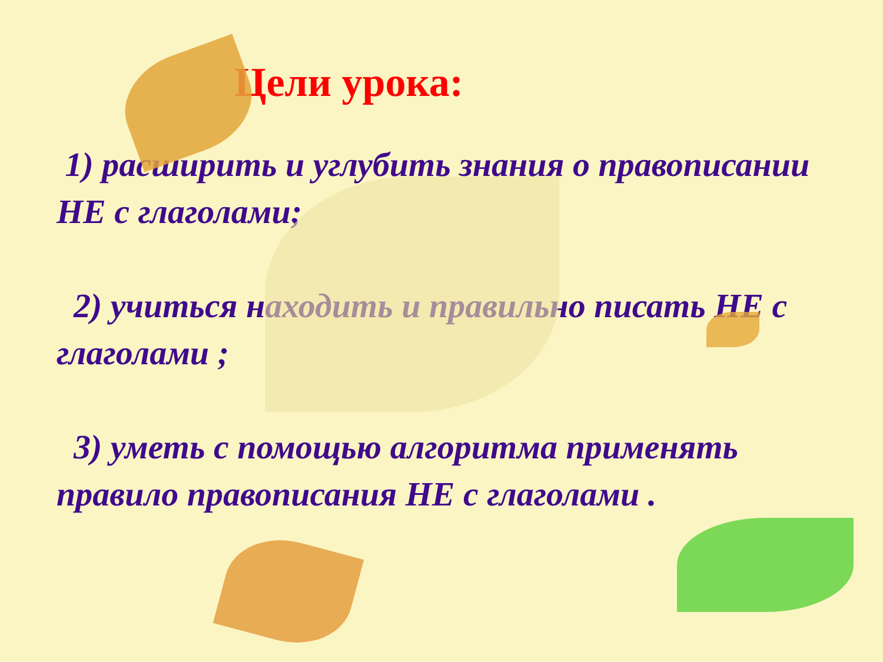Цели урока:
1) расширить и углубить знания о правописании НЕ с глаголами;
2) учиться находить и правильно писать НЕ с глаголами ;
3) уметь с помощью алгоритма применять правило правописания НЕ с глаголами .